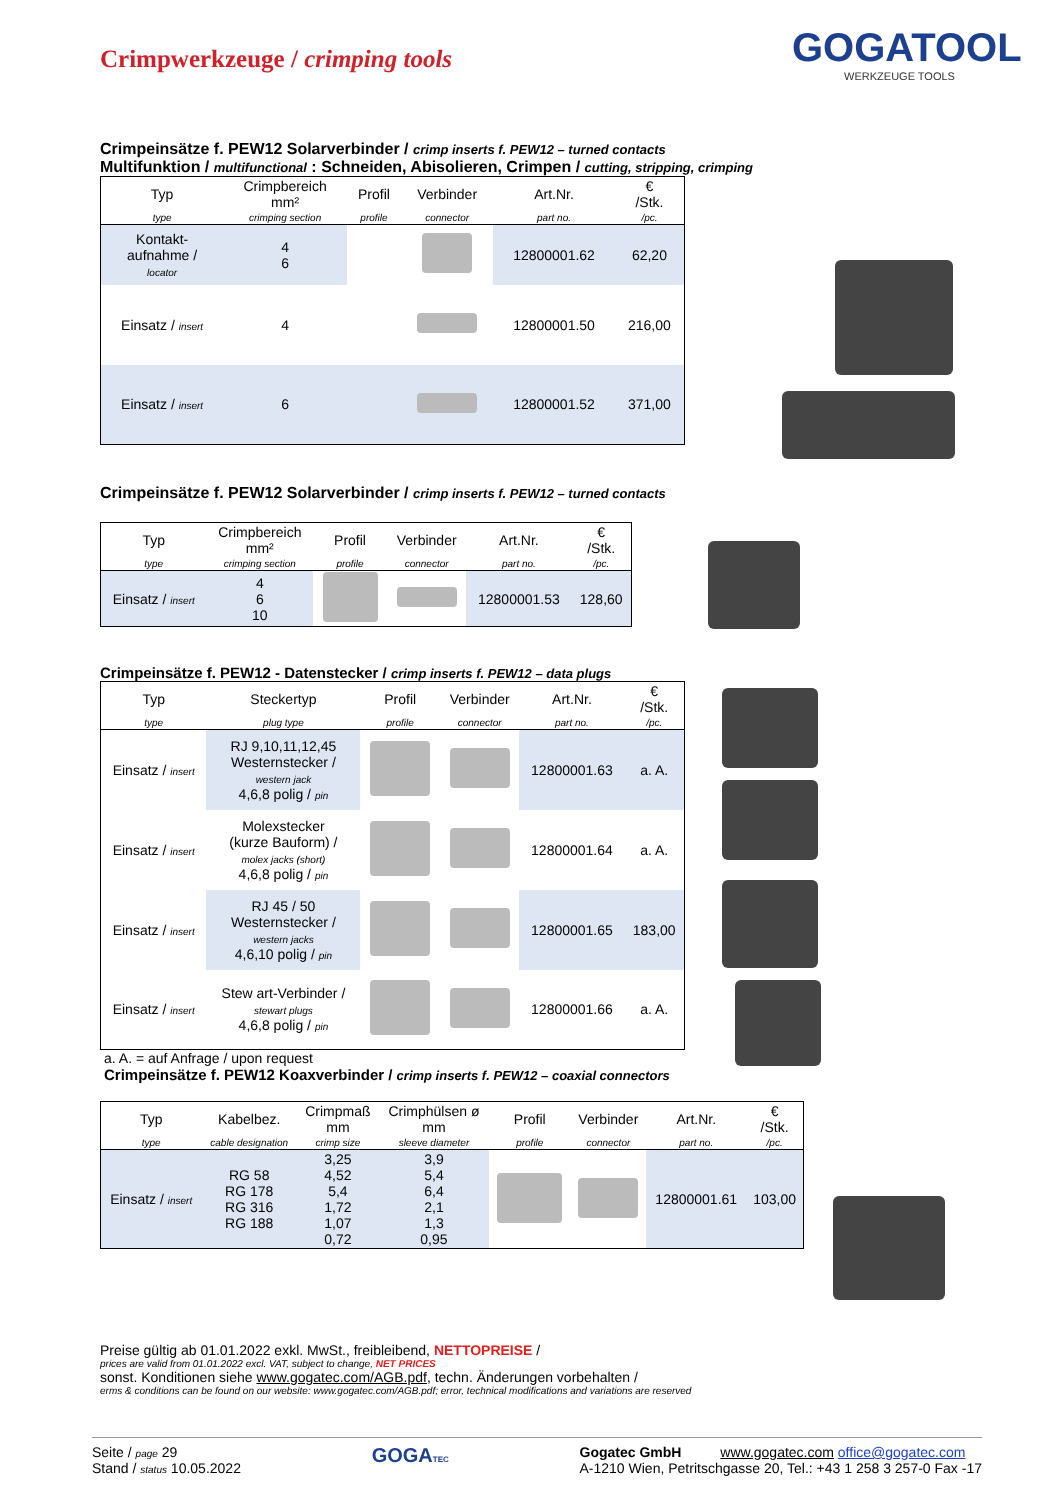Crimpwerkzeuge / crimping tools
GOGATOOL
WERKZEUGE TOOLS
Crimpeinsätze f. PEW12 Solarverbinder / crimp inserts f. PEW12 – turned contacts
Multifunktion / multifunctional : Schneiden, Abisolieren, Crimpen / cutting, stripping, crimping
| Typ | Crimpbereich mm² | Profil | Verbinder | Art.Nr. | € /Stk. |
| --- | --- | --- | --- | --- | --- |
| type | crimping section | profile | connector | part no. | /pc. |
| Kontakt- aufnahme / locator | 4 6 | | | 12800001.62 | 62,20 |
| Einsatz / insert | 4 | | | 12800001.50 | 216,00 |
| Einsatz / insert | 6 | | | 12800001.52 | 371,00 |
Crimpeinsätze f. PEW12 Solarverbinder / crimp inserts f. PEW12 – turned contacts
| Typ | Crimpbereich mm² | Profil | Verbinder | Art.Nr. | € /Stk. |
| --- | --- | --- | --- | --- | --- |
| type | crimping section | profile | connector | part no. | /pc. |
| Einsatz / insert | 4 6 10 | | | 12800001.53 | 128,60 |
Crimpeinsätze f. PEW12 - Datenstecker / crimp inserts f. PEW12 – data plugs
| Typ | Steckertyp | Profil | Verbinder | Art.Nr. | € /Stk. |
| --- | --- | --- | --- | --- | --- |
| type | plug type | profile | connector | part no. | /pc. |
| Einsatz / insert | RJ 9,10,11,12,45 Westernstecker / western jack 4,6,8 polig / pin | | | 12800001.63 | a. A. |
| Einsatz / insert | Molexstecker (kurze Bauform) / molex jacks (short) 4,6,8 polig / pin | | | 12800001.64 | a. A. |
| Einsatz / insert | RJ 45 / 50 Westernstecker / western jacks 4,6,10 polig / pin | | | 12800001.65 | 183,00 |
| Einsatz / insert | Stew art-Verbinder / stewart plugs 4,6,8 polig / pin | | | 12800001.66 | a. A. |
a. A. = auf Anfrage / upon request
Crimpeinsätze f. PEW12 Koaxverbinder / crimp inserts f. PEW12 – coaxial connectors
| Typ | Kabelbez. | Crimpmaß mm | Crimphülsen ø mm | Profil | Verbinder | Art.Nr. | € /Stk. |
| --- | --- | --- | --- | --- | --- | --- | --- |
| type | cable designation | crimp size | sleeve diameter | profile | connector | part no. | /pc. |
| Einsatz / insert | RG 58 RG 178 RG 316 RG 188 | 3,25 4,52 5,4 1,72 1,07 0,72 | 3,9 5,4 6,4 2,1 1,3 0,95 | | | 12800001.61 | 103,00 |
Preise gültig ab 01.01.2022 exkl. MwSt., freibleibend, NETTOPREISE /
prices are valid from 01.01.2022 excl. VAT, subject to change, NET PRICES
sonst. Konditionen siehe www.gogatec.com/AGB.pdf, techn. Änderungen vorbehalten /
erms & conditions can be found on our website: www.gogatec.com/AGB.pdf; error, technical modifications and variations are reserved
Seite / page 29
Stand / status 10.05.2022
GOGATEC
Gogatec GmbH www.gogatec.com office@gogatec.com
A-1210 Wien, Petritschgasse 20, Tel.: +43 1 258 3 257-0 Fax -17